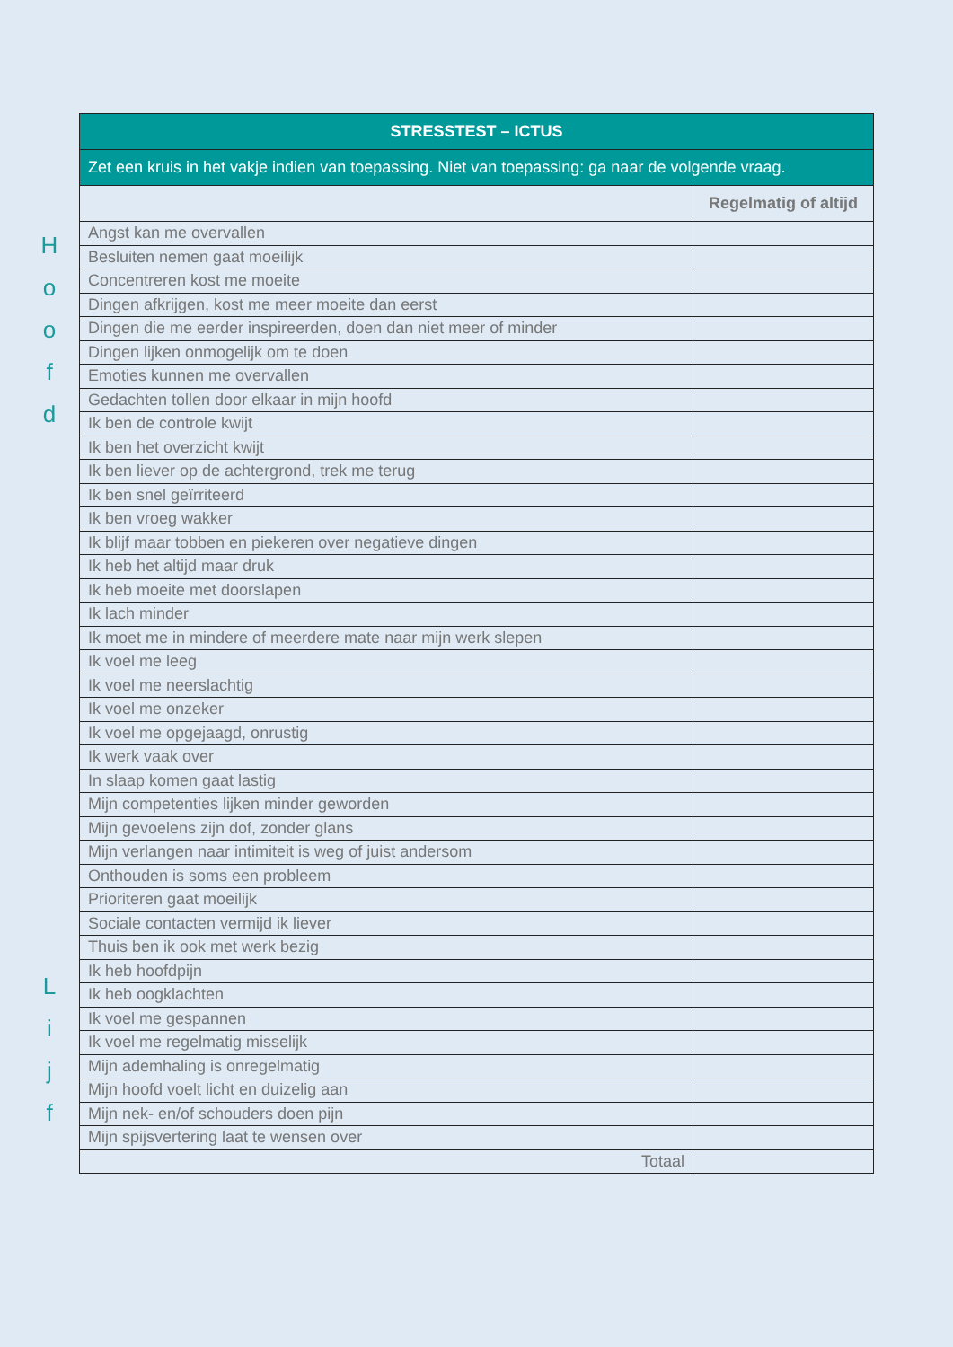H
o
o
f
d
L
i
j
f
| STRESSTEST – ICTUS | |
| --- | --- |
| Zet een kruis in het vakje indien van toepassing. Niet van toepassing: ga naar de volgende vraag. | |
| | Regelmatig of altijd |
| Angst kan me overvallen | |
| Besluiten nemen gaat moeilijk | |
| Concentreren kost me moeite | |
| Dingen afkrijgen, kost me meer moeite dan eerst | |
| Dingen die me eerder inspireerden, doen dan niet meer of minder | |
| Dingen lijken onmogelijk om te doen | |
| Emoties kunnen me overvallen | |
| Gedachten tollen door elkaar in mijn hoofd | |
| Ik ben de controle kwijt | |
| Ik ben het overzicht kwijt | |
| Ik ben liever op de achtergrond, trek me terug | |
| Ik ben snel geïrriteerd | |
| Ik ben vroeg wakker | |
| Ik blijf maar tobben en piekeren over negatieve dingen | |
| Ik heb het altijd maar druk | |
| Ik heb moeite met doorslapen | |
| Ik lach minder | |
| Ik moet me in mindere of meerdere mate naar mijn werk slepen | |
| Ik voel me leeg | |
| Ik voel me neerslachtig | |
| Ik voel me onzeker | |
| Ik voel me opgejaagd, onrustig | |
| Ik werk vaak over | |
| In slaap komen gaat lastig | |
| Mijn competenties lijken minder geworden | |
| Mijn gevoelens zijn dof, zonder glans | |
| Mijn verlangen naar intimiteit is weg of juist andersom | |
| Onthouden is soms een probleem | |
| Prioriteren gaat moeilijk | |
| Sociale contacten vermijd ik liever | |
| Thuis ben ik ook met werk bezig | |
| Ik heb hoofdpijn | |
| Ik heb oogklachten | |
| Ik voel me gespannen | |
| Ik voel me regelmatig misselijk | |
| Mijn ademhaling is onregelmatig | |
| Mijn hoofd voelt licht en duizelig aan | |
| Mijn nek- en/of schouders doen pijn | |
| Mijn spijsvertering laat te wensen over | |
| Totaal | |